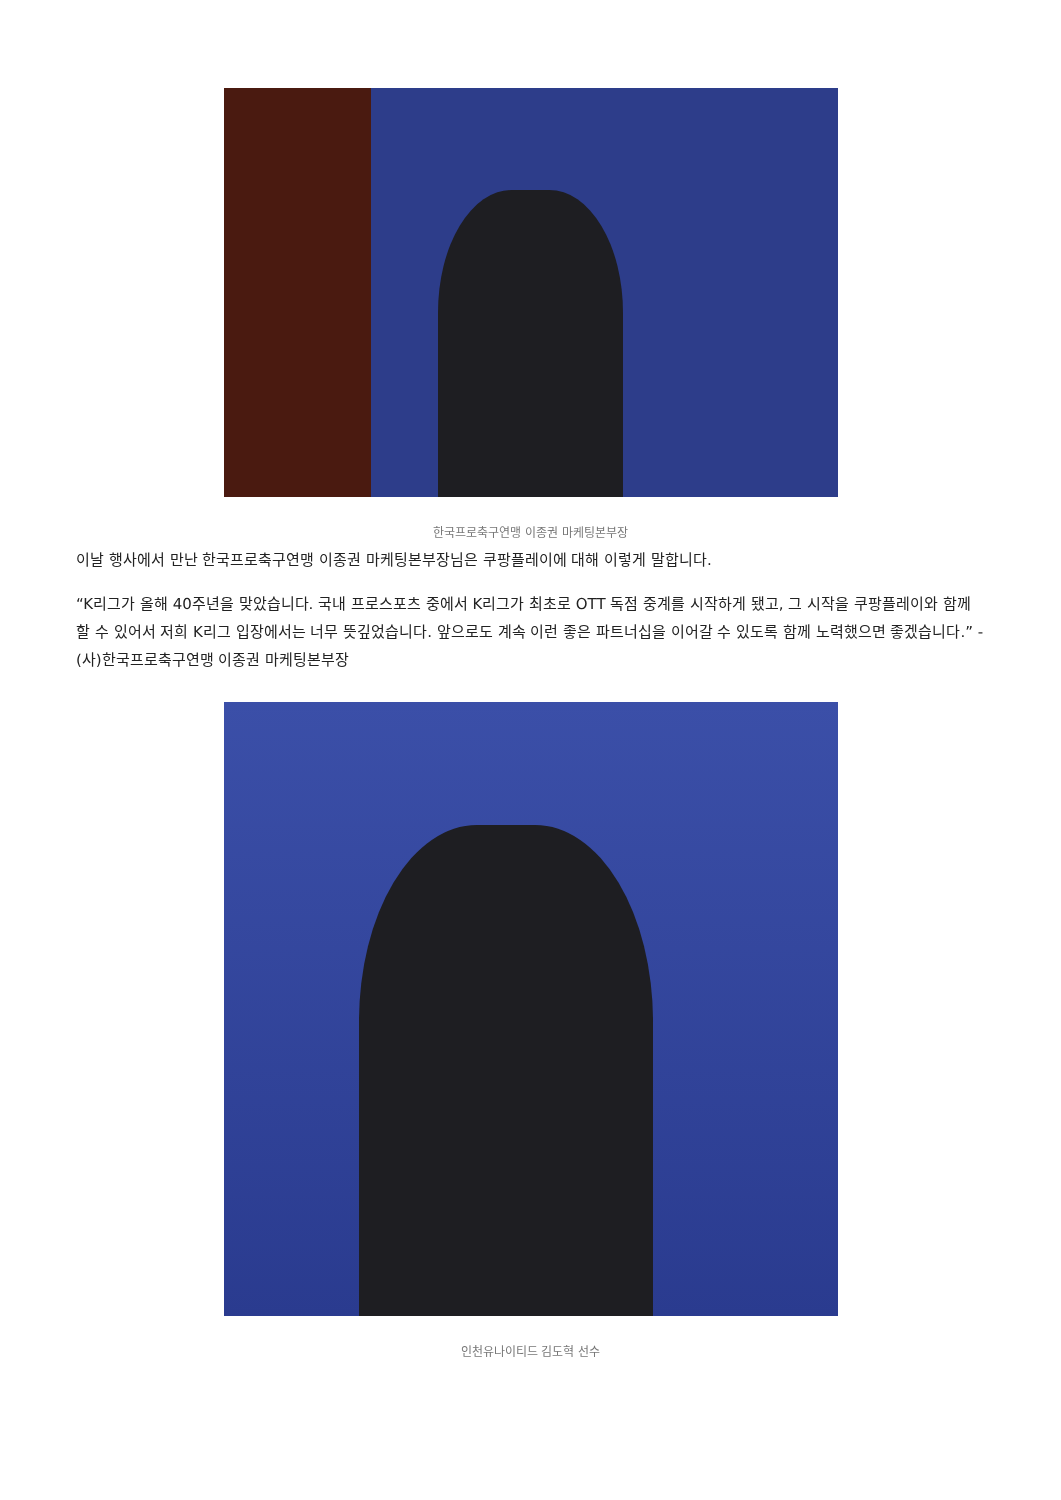한국프로축구연맹 이종권 마케팅본부장
이날 행사에서 만난 한국프로축구연맹 이종권 마케팅본부장님은 쿠팡플레이에 대해 이렇게 말합니다.
“K리그가 올해 40주년을 맞았습니다. 국내 프로스포츠 중에서 K리그가 최초로 OTT 독점 중계를 시작하게 됐고, 그 시작을 쿠팡플레이와 함께 할 수 있어서 저희 K리그 입장에서는 너무 뜻깊었습니다. 앞으로도 계속 이런 좋은 파트너십을 이어갈 수 있도록 함께 노력했으면 좋겠습니다.” - (사)한국프로축구연맹 이종권 마케팅본부장
인천유나이티드 김도혁 선수